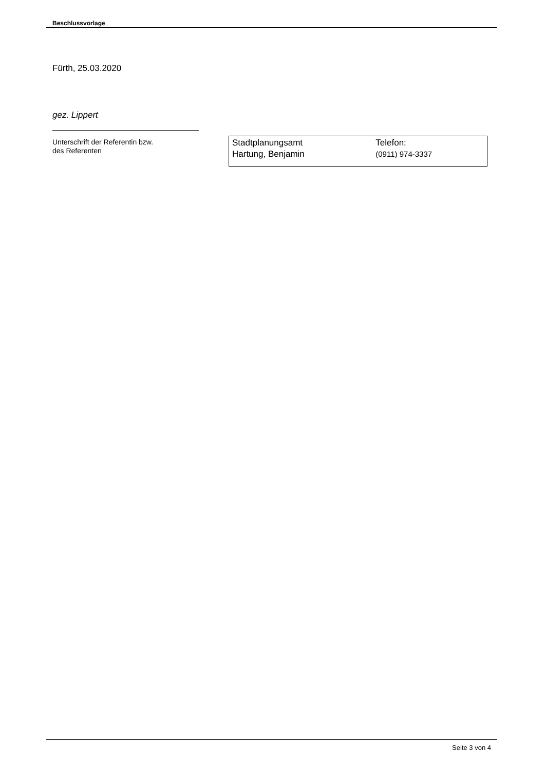Beschlussvorlage
Fürth, 25.03.2020
gez. Lippert
Unterschrift der Referentin bzw.
des Referenten
| Stadtplanungsamt Hartung, Benjamin | Telefon: (0911) 974-3337 |
Seite 3 von 4